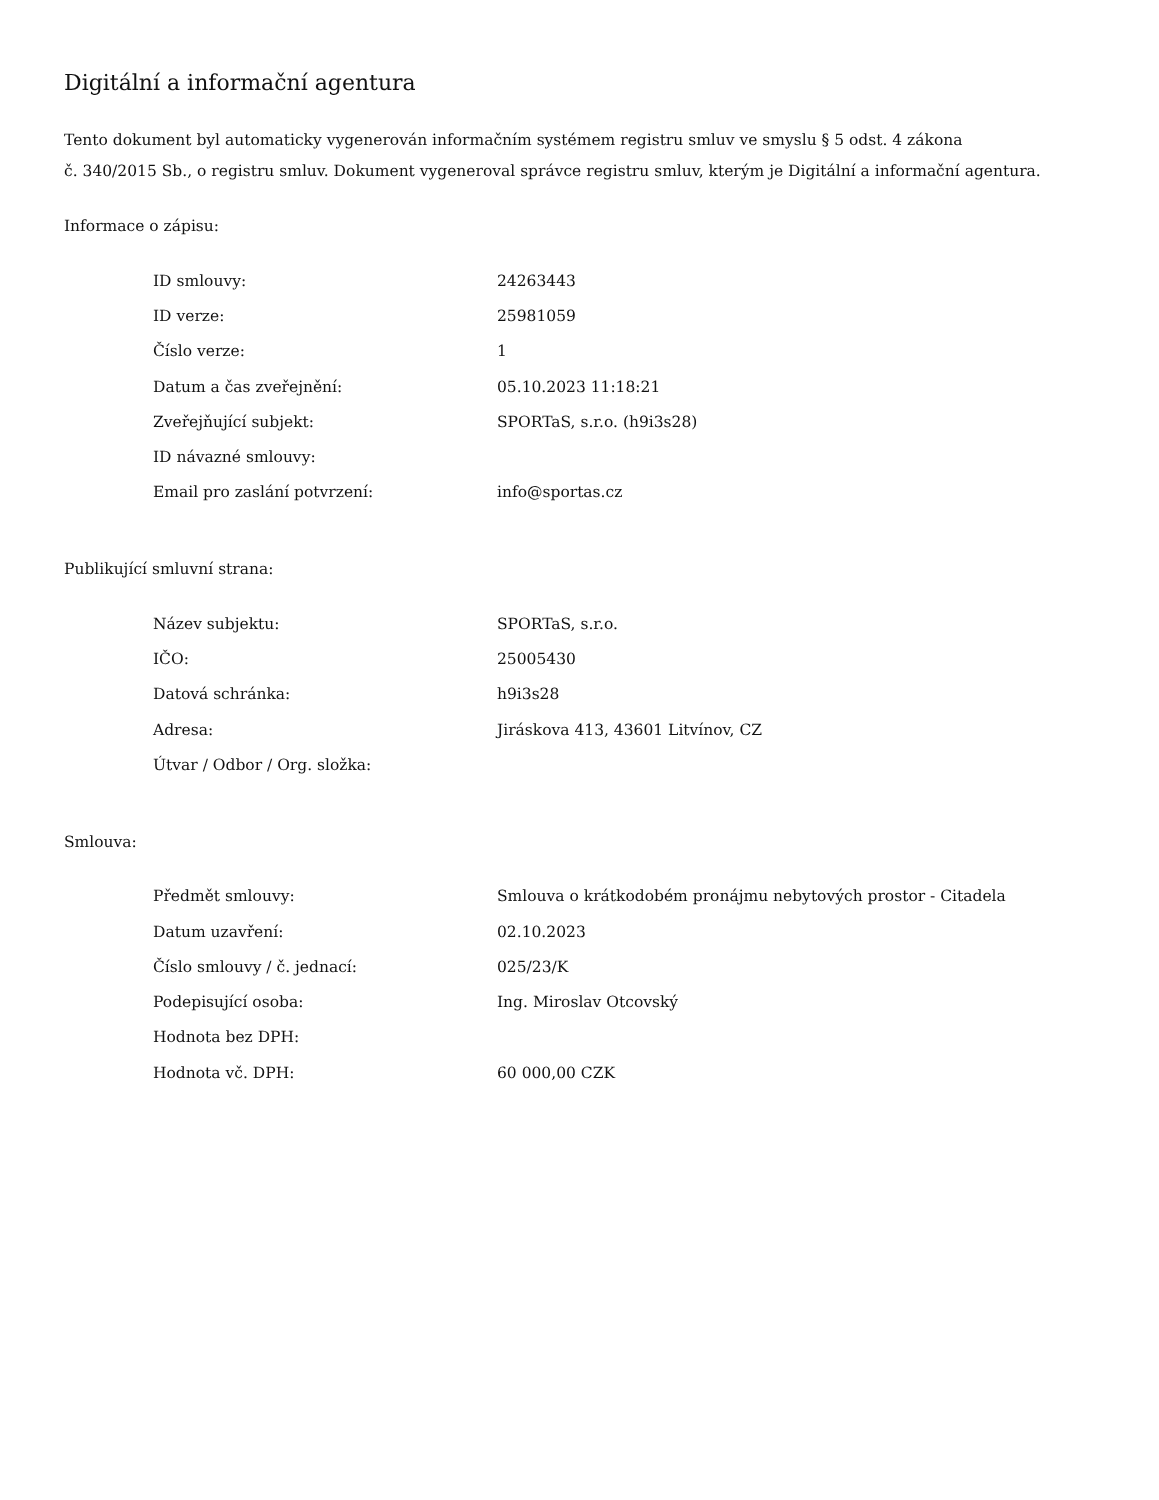Digitální a informační agentura
Tento dokument byl automaticky vygenerován informačním systémem registru smluv ve smyslu § 5 odst. 4 zákona
č. 340/2015 Sb., o registru smluv. Dokument vygeneroval správce registru smluv, kterým je Digitální a informační agentura.
Informace o zápisu:
| ID smlouvy: | 24263443 |
| ID verze: | 25981059 |
| Číslo verze: | 1 |
| Datum a čas zveřejnění: | 05.10.2023 11:18:21 |
| Zveřejňující subjekt: | SPORTaS, s.r.o. (h9i3s28) |
| ID návazné smlouvy: | |
| Email pro zaslání potvrzení: | info@sportas.cz |
Publikující smluvní strana:
| Název subjektu: | SPORTaS, s.r.o. |
| IČO: | 25005430 |
| Datová schránka: | h9i3s28 |
| Adresa: | Jiráskova 413, 43601 Litvínov, CZ |
| Útvar / Odbor / Org. složka: | |
Smlouva:
| Předmět smlouvy: | Smlouva o krátkodobém pronájmu nebytových prostor - Citadela |
| Datum uzavření: | 02.10.2023 |
| Číslo smlouvy / č. jednací: | 025/23/K |
| Podepisující osoba: | Ing. Miroslav Otcovský |
| Hodnota bez DPH: | |
| Hodnota vč. DPH: | 60 000,00 CZK |